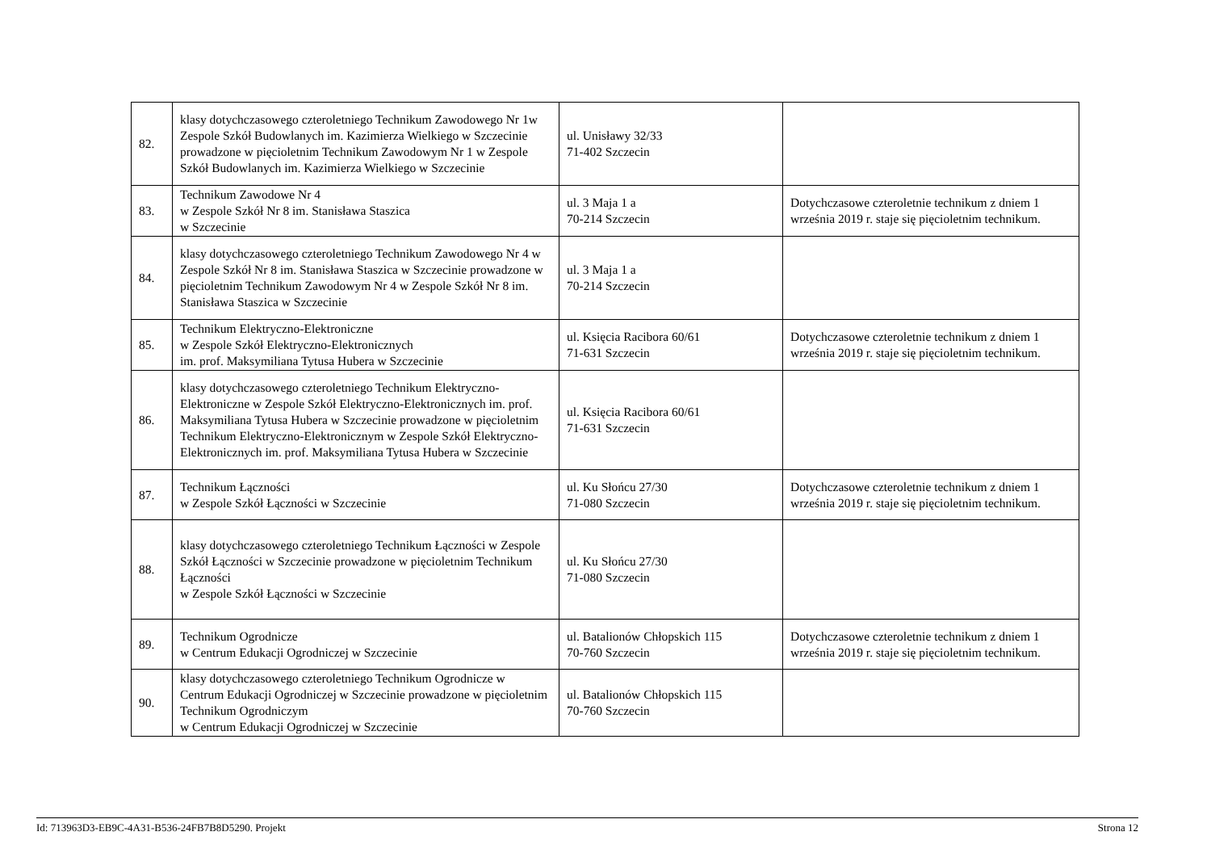| 82. | klasy dotychczasowego czteroletniego Technikum Zawodowego Nr 1w Zespole Szkół Budowlanych im. Kazimierza Wielkiego w Szczecinie prowadzone w pięcioletnim Technikum Zawodowym Nr 1 w Zespole Szkół Budowlanych im. Kazimierza Wielkiego w Szczecinie | ul. Unisławy 32/33 71-402 Szczecin | |
| 83. | Technikum Zawodowe Nr 4 w Zespole Szkół Nr 8 im. Stanisława Staszica w Szczecinie | ul. 3 Maja 1 a 70-214 Szczecin | Dotychczasowe czteroletnie technikum z dniem 1 września 2019 r. staje się pięcioletnim technikum. |
| 84. | klasy dotychczasowego czteroletniego Technikum Zawodowego Nr 4 w Zespole Szkół Nr 8 im. Stanisława Staszica w Szczecinie prowadzone w pięcioletnim Technikum Zawodowym Nr 4 w Zespole Szkół Nr 8 im. Stanisława Staszica w Szczecinie | ul. 3 Maja 1 a 70-214 Szczecin | |
| 85. | Technikum Elektryczno-Elektroniczne w Zespole Szkół Elektryczno-Elektronicznych im. prof. Maksymiliana Tytusa Hubera w Szczecinie | ul. Księcia Racibora 60/61 71-631 Szczecin | Dotychczasowe czteroletnie technikum z dniem 1 września 2019 r. staje się pięcioletnim technikum. |
| 86. | klasy dotychczasowego czteroletniego Technikum Elektryczno-Elektroniczne w Zespole Szkół Elektryczno-Elektronicznych im. prof. Maksymiliana Tytusa Hubera w Szczecinie prowadzone w pięcioletnim Technikum Elektryczno-Elektronicznym w Zespole Szkół Elektryczno-Elektronicznych im. prof. Maksymiliana Tytusa Hubera w Szczecinie | ul. Księcia Racibora 60/61 71-631 Szczecin | |
| 87. | Technikum Łączności w Zespole Szkół Łączności w Szczecinie | ul. Ku Słońcu 27/30 71-080 Szczecin | Dotychczasowe czteroletnie technikum z dniem 1 września 2019 r. staje się pięcioletnim technikum. |
| 88. | klasy dotychczasowego czteroletniego Technikum Łączności w Zespole Szkół Łączności w Szczecinie prowadzone w pięcioletnim Technikum Łączności w Zespole Szkół Łączności w Szczecinie | ul. Ku Słońcu 27/30 71-080 Szczecin | |
| 89. | Technikum Ogrodnicze w Centrum Edukacji Ogrodniczej w Szczecinie | ul. Batalionów Chłopskich 115 70-760 Szczecin | Dotychczasowe czteroletnie technikum z dniem 1 września 2019 r. staje się pięcioletnim technikum. |
| 90. | klasy dotychczasowego czteroletniego Technikum Ogrodnicze w Centrum Edukacji Ogrodniczej w Szczecinie prowadzone w pięcioletnim Technikum Ogrodniczym w Centrum Edukacji Ogrodniczej w Szczecinie | ul. Batalionów Chłopskich 115 70-760 Szczecin | |
Id: 713963D3-EB9C-4A31-B536-24FB7B8D5290. Projekt Strona 12